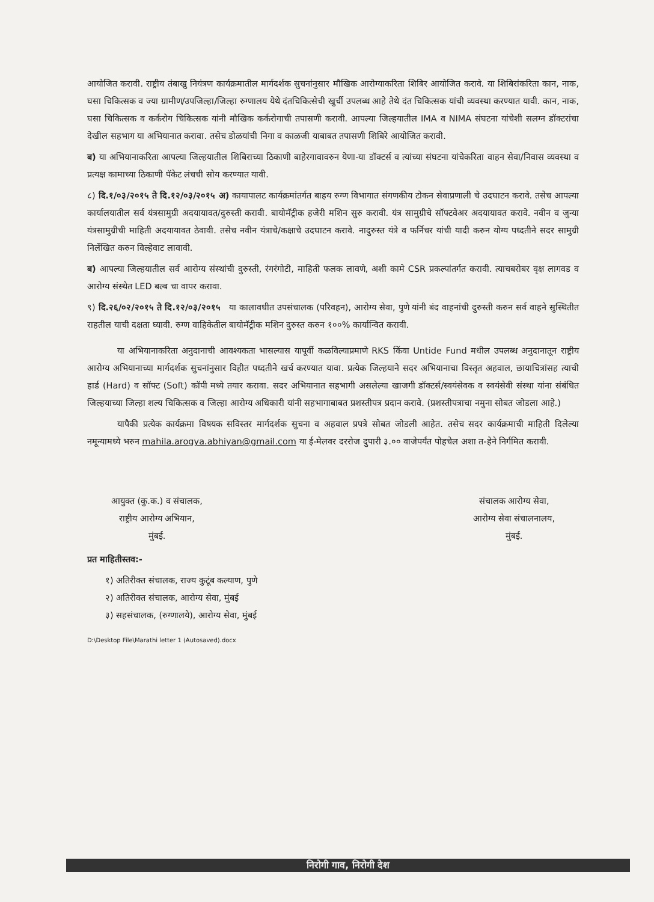आयोजित करावी. राष्ट्रीय तंबाखु नियंत्रण कार्यक्रमातील मार्गदर्शक सुचनांनुसार मौखिक आरोग्याकरिता शिबिर आयोजित करावे. या शिबिरांकरिता कान, नाक, घसा चिकित्सक व ज्या ग्रामीण/उपजिल्हा/जिल्हा रुग्णालय येथे दंतचिकित्सेची खुर्ची उपलब्ध आहे तेथे दंत चिकित्सक यांची व्यवस्था करण्यात यावी. कान, नाक, घसा चिकित्सक व कर्करोग चिकित्सक यांनी मौखिक कर्करोगाची तपासणी करावी. आपल्या जिल्हयातील IMA व NIMA संघटना यांचेशी सलग्न डॉक्टरांचा देखील सहभाग या अभियानात करावा. तसेच डोळयांची निगा व काळजी याबाबत तपासणी शिबिरे आयोजित करावी.
ब) या अभियानाकरिता आपल्या जिल्हयातील शिबिराच्या ठिकाणी बाहेरगावावरुन येणा-या डॉक्टर्स व त्यांच्या संघटना यांचेकरिता वाहन सेवा/निवास व्यवस्था व प्रत्यक्ष कामाच्या ठिकाणी पॅकेट लंचची सोय करण्यात यावी.
८) दि.१/०३/२०१५ ते दि.१२/०३/२०१५ अ) कायापालट कार्यक्रमांतर्गत बाहय रुग्ण विभागात संगणकीय टोकन सेवाप्रणाली चे उदघाटन करावे. तसेच आपल्या कार्यालयातील सर्व यंत्रसामुग्री अदयायावत/दुरुस्ती करावी. बायोमॅट्रीक हजेरी मशिन सुरु करावी. यंत्र सामुग्रीचे सॉफ्टवेअर अदयायावत करावे. नवीन व जुन्या यंत्रसामुग्रीची माहिती अदयायावत ठेवावी. तसेच नवीन यंत्राचे/कक्षाचे उदघाटन करावे. नादुरुस्त यंत्रे व फर्निचर यांची यादी करुन योग्य पध्दतीने सदर सामुग्री निर्लेखित करुन विल्हेवाट लावावी.
ब) आपल्या जिल्हयातील सर्व आरोग्य संस्थांची दुरुस्ती, रंगरंगोटी, माहिती फलक लावणे, अशी कामे CSR प्रकल्पांतर्गत करावी. त्याचबरोबर वृक्ष लागवड व आरोग्य संस्थेत LED बल्ब चा वापर करावा.
९) दि.२६/०२/२०१५ ते दि.१२/०३/२०१५ या कालावधीत उपसंचालक (परिवहन), आरोग्य सेवा, पुणे यांनी बंद वाहनांची दुरुस्ती करुन सर्व वाहने सुस्थितीत राहतील याची दक्षता घ्यावी. रुग्ण वाहिकेतील बायोमॅट्रीक मशिन दुरुस्त करुन १००% कार्यान्वित करावी.
या अभियानाकरिता अनुदानाची आवश्यकता भासल्यास यापूर्वी कळविल्याप्रमाणे RKS किंवा Untide Fund मधील उपलब्ध अनुदानातून राष्ट्रीय आरोग्य अभियानाच्या मार्गदर्शक सुचनांनुसार विहीत पध्दतीने खर्च करण्यात यावा. प्रत्येक जिल्हयाने सदर अभियानाचा विस्तृत अहवाल, छायाचित्रांसह त्याची हार्ड (Hard) व सॉफ्ट (Soft) कॉपी मध्ये तयार करावा. सदर अभियानात सहभागी असलेल्या खाजगी डॉक्टर्स/स्वयंसेवक व स्वयंसेवी संस्था यांना संबंधित जिल्हयाच्या जिल्हा शल्य चिकित्सक व जिल्हा आरोग्य अधिकारी यांनी सहभागाबाबत प्रशस्तीपत्र प्रदान करावे. (प्रशस्तीपत्राचा नमुना सोबत जोडला आहे.)
यापैकी प्रत्येक कार्यक्रमा विषयक सविस्तर मार्गदर्शक सुचना व अहवाल प्रपत्रे सोबत जोडली आहेत. तसेच सदर कार्यक्रमाची माहिती दिलेल्या नमून्यामध्ये भरुन mahila.arogya.abhiyan@gmail.com या ई-मेलवर दररोज दुपारी ३.०० वाजेपर्यंत पोहचेल अशा त-हेने निर्गमित करावी.
आयुक्त (कु.क.) व संचालक,
राष्ट्रीय आरोग्य अभियान,
मुंबई.
संचालक आरोग्य सेवा,
आरोग्य सेवा संचालनालय,
मुंबई.
प्रत माहितीस्तव:-
१) अतिरीक्त संचालक, राज्य कुटूंब कल्याण, पुणे
२) अतिरीक्त संचालक, आरोग्य सेवा, मुंबई
३) सहसंचालक, (रुग्णालये), आरोग्य सेवा, मुंबई
D:\Desktop File\Marathi letter 1 (Autosaved).docx
निरोगी गाव, निरोगी देश